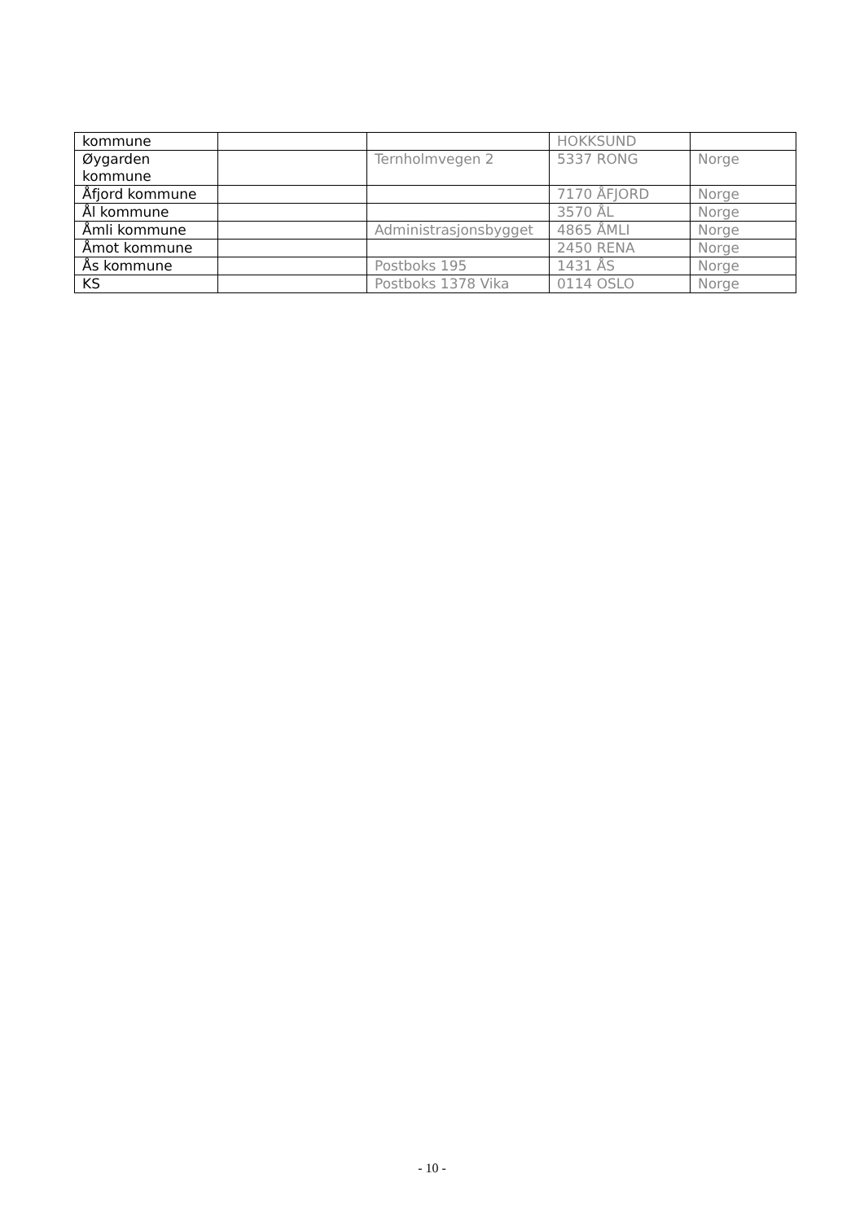| kommune | | | HOKKSUND | |
| Øygarden kommune | | Ternholmvegen 2 | 5337 RONG | Norge |
| Åfjord kommune | | | 7170 ÅFJORD | Norge |
| Ål kommune | | | 3570 ÅL | Norge |
| Åmli kommune | | Administrasjonsbygget | 4865 ÅMLI | Norge |
| Åmot kommune | | | 2450 RENA | Norge |
| Ås kommune | | Postboks 195 | 1431 ÅS | Norge |
| KS | | Postboks 1378 Vika | 0114 OSLO | Norge |
- 10 -